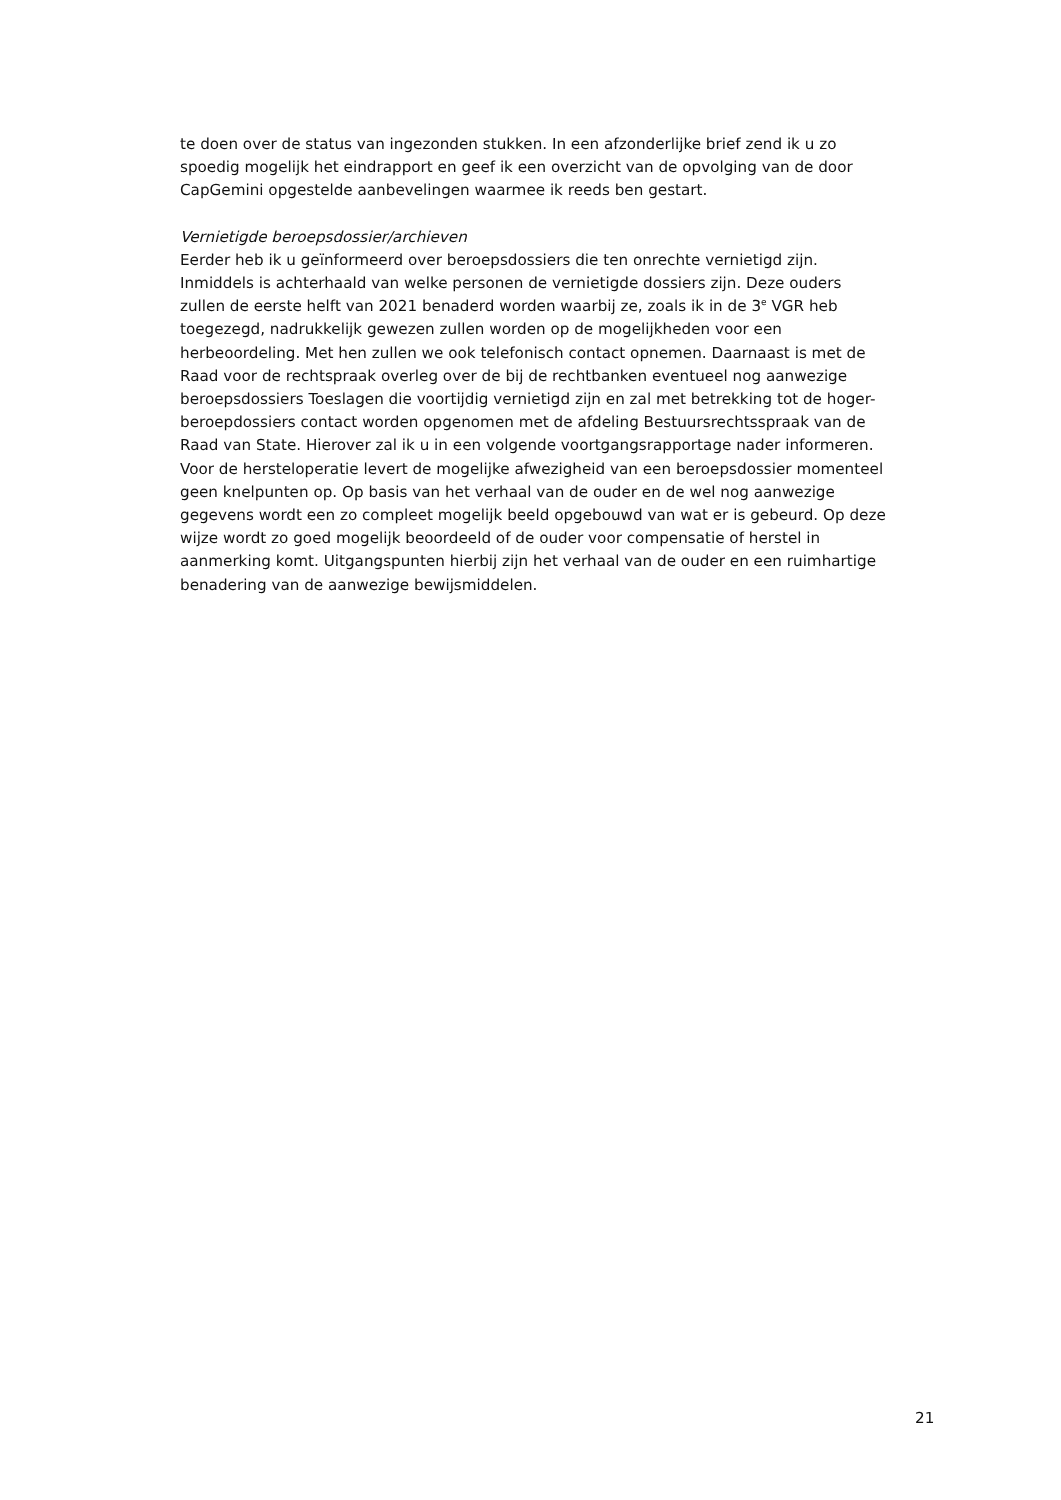te doen over de status van ingezonden stukken. In een afzonderlijke brief zend ik u zo
spoedig mogelijk het eindrapport en geef ik een overzicht van de opvolging van de door
CapGemini opgestelde aanbevelingen waarmee ik reeds ben gestart.
Vernietigde beroepsdossier/archieven
Eerder heb ik u geïnformeerd over beroepsdossiers die ten onrechte vernietigd zijn.
Inmiddels is achterhaald van welke personen de vernietigde dossiers zijn. Deze ouders
zullen de eerste helft van 2021 benaderd worden waarbij ze, zoals ik in de 3<sup>e</sup> VGR heb
toegezegd, nadrukkelijk gewezen zullen worden op de mogelijkheden voor een
herbeoordeling. Met hen zullen we ook telefonisch contact opnemen. Daarnaast is met de
Raad voor de rechtspraak overleg over de bij de rechtbanken eventueel nog aanwezige
beroepsdossiers Toeslagen die voortijdig vernietigd zijn en zal met betrekking tot de hoger-
beroepdossiers contact worden opgenomen met de afdeling Bestuursrechtsspraak van de
Raad van State. Hierover zal ik u in een volgende voortgangsrapportage nader informeren.
Voor de hersteloperatie levert de mogelijke afwezigheid van een beroepsdossier momenteel
geen knelpunten op. Op basis van het verhaal van de ouder en de wel nog aanwezige
gegevens wordt een zo compleet mogelijk beeld opgebouwd van wat er is gebeurd. Op deze
wijze wordt zo goed mogelijk beoordeeld of de ouder voor compensatie of herstel in
aanmerking komt. Uitgangspunten hierbij zijn het verhaal van de ouder en een ruimhartige
benadering van de aanwezige bewijsmiddelen.
21